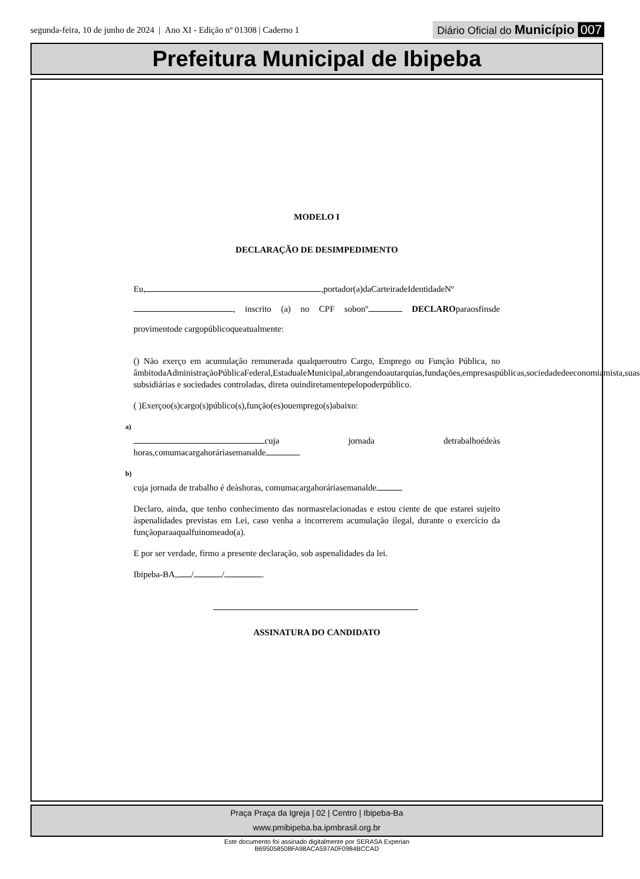segunda-feira, 10 de junho de 2024 | Ano XI - Edição nº 01308 | Caderno 1 Diário Oficial do Município 007
Prefeitura Municipal de Ibipeba
MODELO I
DECLARAÇÃO DE DESIMPEDIMENTO
Eu, ,portador(a)daCarteiradeIdentidadeNº , inscrito (a) no CPF sobonº DECLAROparaosfinsde provimentode cargopúblicoqueatualmente:
() Não exerço em acumulação remunerada qualqueroutro Cargo, Emprego ou Função Pública, no âmbitodaAdministraçãoPúblicaFederal,EstadualeMunicipal,abrangendoautarquias,fundações,empresaspúblicas,sociedadedeeconomiamista,suas subsidiárias e sociedades controladas, direta ouindiretamentepelopoderpúblico.
( )Exerçoo(s)cargo(s)público(s),função(es)ouemprego(s)abaixo:
a)
cuja jornada detrabalhoédeàs horas,comumacargahoráriasemanalde
b)
cuja jornada de trabalho é deàshoras, comumacargahoráriasemanalde
Declaro, ainda, que tenho conhecimento das normasrelacionadas e estou ciente de que estarei sujeito àspenalidades previstas em Lei, caso venha a incorrerem acumulação ilegal, durante o exercício da funçãoparaaqualfuinomeado(a).
E por ser verdade, firmo a presente declaração, sob aspenalidades da lei.
Ibipeba-BA, / / .
ASSINATURA DO CANDIDATO
Praça Praça da Igreja | 02 | Centro | Ibipeba-Ba
www.pmibipeba.ba.ipmbrasil.org.br
Este documento foi assinado digitalmente por SERASA Experian
B695058508FA98ACA597A0F0984BCCAD